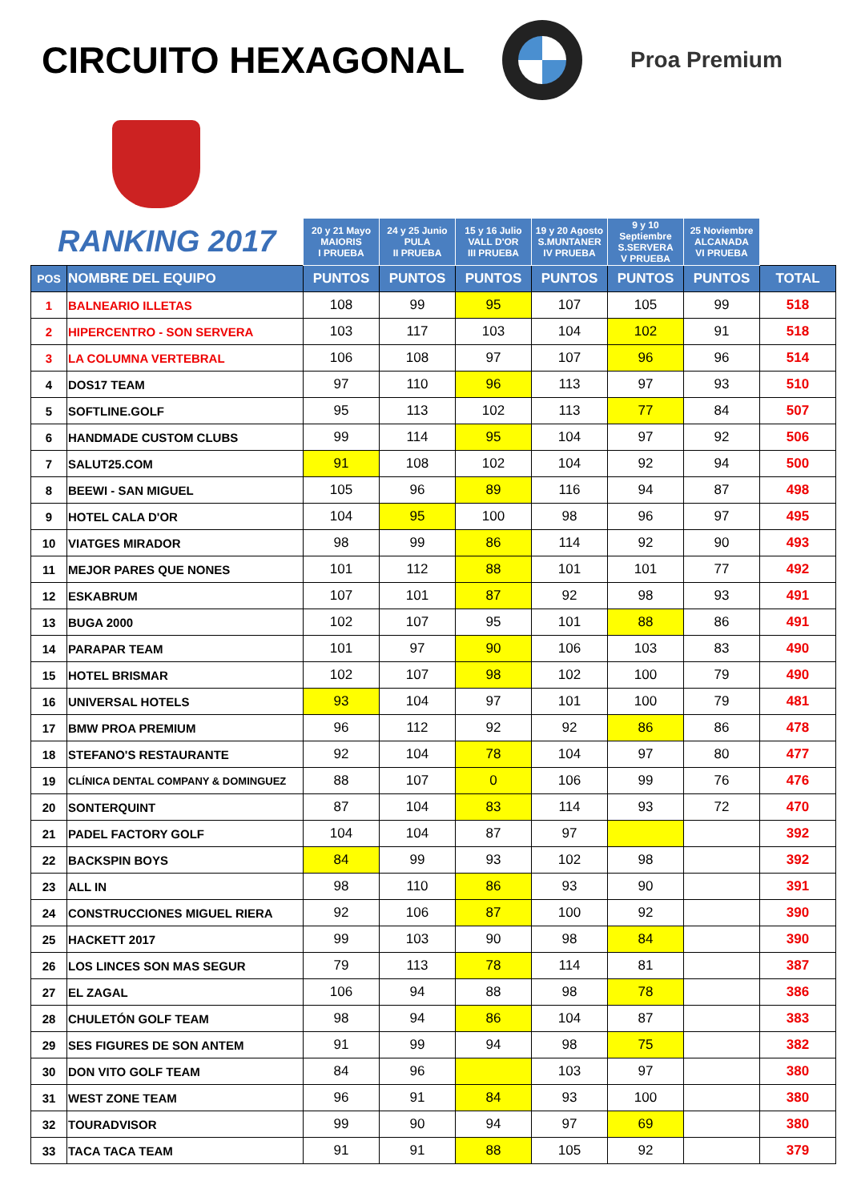CIRCUITO HEXAGONAL
Proa Premium
| RANKING 2017 | | 20 y 21 Mayo MAIORIS I PRUEBA | 24 y 25 Junio PULA II PRUEBA | 15 y 16 Julio VALL D'OR III PRUEBA | 19 y 20 Agosto S.MUNTANER IV PRUEBA | 9 y 10 Septiembre S.SERVERA V PRUEBA | 25 Noviembre ALCANADA VI PRUEBA | |
| --- | --- | --- | --- | --- | --- | --- | --- | --- |
| POS | NOMBRE DEL EQUIPO | PUNTOS | PUNTOS | PUNTOS | PUNTOS | PUNTOS | PUNTOS | TOTAL |
| 1 | BALNEARIO ILLETAS | 108 | 99 | 95 | 107 | 105 | 99 | 518 |
| 2 | HIPERCENTRO - SON SERVERA | 103 | 117 | 103 | 104 | 102 | 91 | 518 |
| 3 | LA COLUMNA VERTEBRAL | 106 | 108 | 97 | 107 | 96 | 96 | 514 |
| 4 | DOS17 TEAM | 97 | 110 | 96 | 113 | 97 | 93 | 510 |
| 5 | SOFTLINE.GOLF | 95 | 113 | 102 | 113 | 77 | 84 | 507 |
| 6 | HANDMADE CUSTOM CLUBS | 99 | 114 | 95 | 104 | 97 | 92 | 506 |
| 7 | SALUT25.COM | 91 | 108 | 102 | 104 | 92 | 94 | 500 |
| 8 | BEEWI - SAN MIGUEL | 105 | 96 | 89 | 116 | 94 | 87 | 498 |
| 9 | HOTEL CALA D'OR | 104 | 95 | 100 | 98 | 96 | 97 | 495 |
| 10 | VIATGES MIRADOR | 98 | 99 | 86 | 114 | 92 | 90 | 493 |
| 11 | MEJOR PARES QUE NONES | 101 | 112 | 88 | 101 | 101 | 77 | 492 |
| 12 | ESKABRUM | 107 | 101 | 87 | 92 | 98 | 93 | 491 |
| 13 | BUGA 2000 | 102 | 107 | 95 | 101 | 88 | 86 | 491 |
| 14 | PARAPAR TEAM | 101 | 97 | 90 | 106 | 103 | 83 | 490 |
| 15 | HOTEL BRISMAR | 102 | 107 | 98 | 102 | 100 | 79 | 490 |
| 16 | UNIVERSAL HOTELS | 93 | 104 | 97 | 101 | 100 | 79 | 481 |
| 17 | BMW PROA PREMIUM | 96 | 112 | 92 | 92 | 86 | 86 | 478 |
| 18 | STEFANO'S RESTAURANTE | 92 | 104 | 78 | 104 | 97 | 80 | 477 |
| 19 | CLÍNICA DENTAL COMPANY & DOMINGUEZ | 88 | 107 | 0 | 106 | 99 | 76 | 476 |
| 20 | SONTERQUINT | 87 | 104 | 83 | 114 | 93 | 72 | 470 |
| 21 | PADEL FACTORY GOLF | 104 | 104 | 87 | 97 | | | 392 |
| 22 | BACKSPIN BOYS | 84 | 99 | 93 | 102 | 98 | | 392 |
| 23 | ALL IN | 98 | 110 | 86 | 93 | 90 | | 391 |
| 24 | CONSTRUCCIONES MIGUEL RIERA | 92 | 106 | 87 | 100 | 92 | | 390 |
| 25 | HACKETT 2017 | 99 | 103 | 90 | 98 | 84 | | 390 |
| 26 | LOS LINCES SON MAS SEGUR | 79 | 113 | 78 | 114 | 81 | | 387 |
| 27 | EL ZAGAL | 106 | 94 | 88 | 98 | 78 | | 386 |
| 28 | CHULETÓN GOLF TEAM | 98 | 94 | 86 | 104 | 87 | | 383 |
| 29 | SES FIGURES DE SON ANTEM | 91 | 99 | 94 | 98 | 75 | | 382 |
| 30 | DON VITO GOLF TEAM | 84 | 96 | | 103 | 97 | | 380 |
| 31 | WEST ZONE TEAM | 96 | 91 | 84 | 93 | 100 | | 380 |
| 32 | TOURADVISOR | 99 | 90 | 94 | 97 | 69 | | 380 |
| 33 | TACA TACA TEAM | 91 | 91 | 88 | 105 | 92 | | 379 |